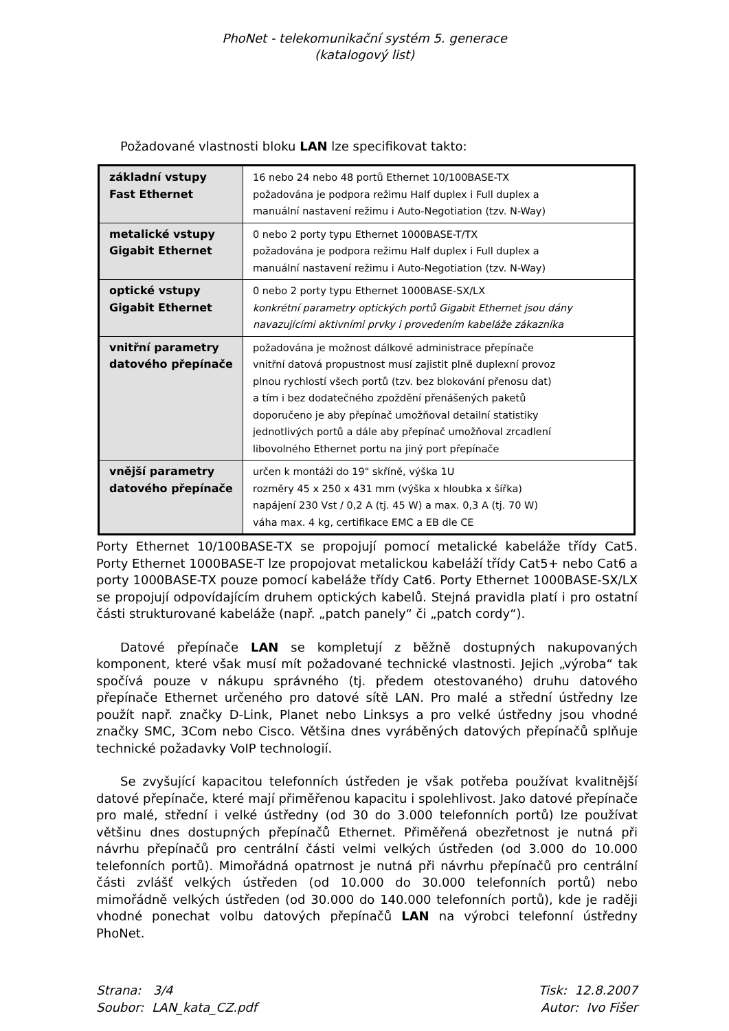PhoNet - telekomunikační systém 5. generace
(katalogový list)
Požadované vlastnosti bloku LAN lze specifikovat takto:
| základní vstupy Fast Ethernet | 16 nebo 24 nebo 48 portů Ethernet 10/100BASE-TX požadována je podpora režimu Half duplex i Full duplex a manuální nastavení režimu i Auto-Negotiation (tzv. N-Way) |
| metalické vstupy Gigabit Ethernet | 0 nebo 2 porty typu Ethernet 1000BASE-T/TX požadována je podpora režimu Half duplex i Full duplex a manuální nastavení režimu i Auto-Negotiation (tzv. N-Way) |
| optické vstupy Gigabit Ethernet | 0 nebo 2 porty typu Ethernet 1000BASE-SX/LX konkrétní parametry optických portů Gigabit Ethernet jsou dány navazujícími aktivními prvky i provedením kabeláže zákazníka |
| vnitřní parametry datového přepínače | požadována je možnost dálkové administrace přepínače vnitřní datová propustnost musí zajistit plně duplexní provoz plnou rychlostí všech portů (tzv. bez blokování přenosu dat) a tím i bez dodatečného zpoždění přenášených paketů doporučeno je aby přepínač umožňoval detailní statistiky jednotlivých portů a dále aby přepínač umožňoval zrcadlení libovolného Ethernet portu na jiný port přepínače |
| vnější parametry datového přepínače | určen k montáži do 19" skříně, výška 1U rozměry 45 x 250 x 431 mm (výška x hloubka x šířka) napájení 230 Vst / 0,2 A (tj. 45 W) a max. 0,3 A (tj. 70 W) váha max. 4 kg, certifikace EMC a EB dle CE |
Porty Ethernet 10/100BASE-TX se propojují pomocí metalické kabeláže třídy Cat5. Porty Ethernet 1000BASE-T lze propojovat metalickou kabeláží třídy Cat5+ nebo Cat6 a porty 1000BASE-TX pouze pomocí kabeláže třídy Cat6. Porty Ethernet 1000BASE-SX/LX se propojují odpovídajícím druhem optických kabelů. Stejná pravidla platí i pro ostatní části strukturované kabeláže (např. „patch panely“ či „patch cordy“).
Datové přepínače LAN se kompletují z běžně dostupných nakupovaných komponent, které však musí mít požadované technické vlastnosti. Jejich „výroba“ tak spočívá pouze v nákupu správného (tj. předem otestovaného) druhu datového přepínače Ethernet určeného pro datové sítě LAN. Pro malé a střední ústředny lze použít např. značky D-Link, Planet nebo Linksys a pro velké ústředny jsou vhodné značky SMC, 3Com nebo Cisco. Většina dnes vyráběných datových přepínačů splňuje technické požadavky VoIP technologií.
Se zvyšující kapacitou telefonních ústředen je však potřeba používat kvalitnější datové přepínače, které mají přiměřenou kapacitu i spolehlivost. Jako datové přepínače pro malé, střední i velké ústředny (od 30 do 3.000 telefonních portů) lze používat většinu dnes dostupných přepínačů Ethernet. Přiměřená obezřetnost je nutná při návrhu přepínačů pro centrální části velmi velkých ústředen (od 3.000 do 10.000 telefonních portů). Mimořádná opatrnost je nutná při návrhu přepínačů pro centrální části zvlášť velkých ústředen (od 10.000 do 30.000 telefonních portů) nebo mimořádně velkých ústředen (od 30.000 do 140.000 telefonních portů), kde je raději vhodné ponechat volbu datových přepínačů LAN na výrobci telefonní ústředny PhoNet.
Strana: 3/4
Soubor: LAN_kata_CZ.pdf
Tisk: 12.8.2007
Autor: Ivo Fišer